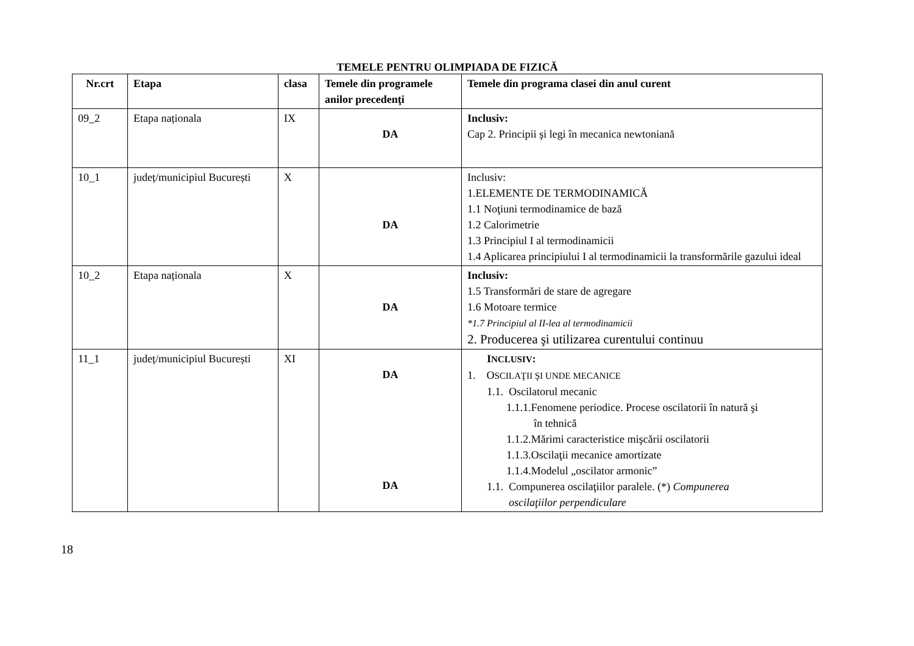TEMELE PENTRU OLIMPIADA DE FIZICĂ
| Nr.crt | Etapa | clasa | Temele din programele anilor precedenţi | Temele din programa clasei din anul curent |
| --- | --- | --- | --- | --- |
| 09_2 | Etapa naționala | IX | DA | Inclusiv: Cap 2. Principii şi legi în mecanica newtoniană |
| 10_1 | județ/municipiul București | X | DA | Inclusiv: 1.ELEMENTE DE TERMODINAMICĂ 1.1 Noţiuni termodinamice de bază 1.2 Calorimetrie 1.3 Principiul I al termodinamicii 1.4 Aplicarea principiului I al termodinamicii la transformările gazului ideal |
| 10_2 | Etapa naționala | X | DA | Inclusiv: 1.5 Transformări de stare de agregare 1.6 Motoare termice *1.7 Principiul al II-lea al termodinamicii 2. Producerea şi utilizarea curentului continuu |
| 11_1 | județ/municipiul București | XI | DA DA | I NCLUSIV : 1. O SCILAŢII ŞI UNDE MECANICE 1.1. Oscilatorul mecanic 1.1.1.Fenomene periodice. Procese oscilatorii în natură şi în tehnică 1.1.2.Mărimi caracteristice mişcării oscilatorii 1.1.3.Oscilaţii mecanice amortizate 1.1.4.Modelul „oscilator armonic” 1.1. Compunerea oscilaţiilor paralele. (*) Compunerea oscilaţiilor perpendiculare |
18